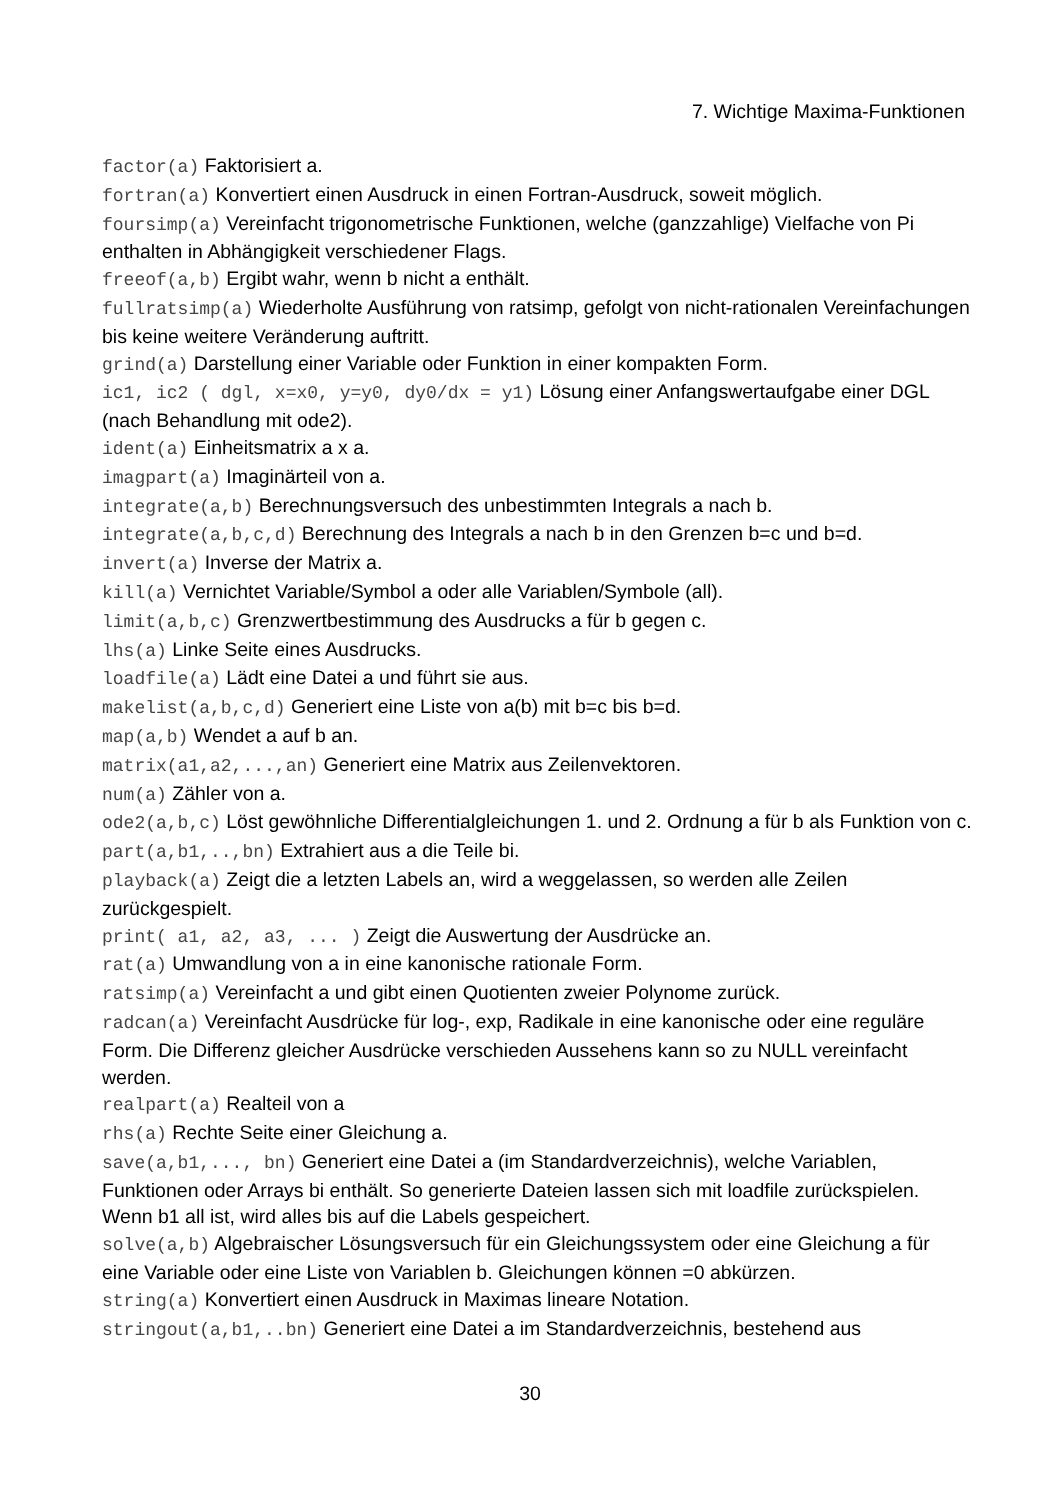7. Wichtige Maxima-Funktionen
factor(a) Faktorisiert a.
fortran(a) Konvertiert einen Ausdruck in einen Fortran-Ausdruck, soweit möglich.
foursimp(a) Vereinfacht trigonometrische Funktionen, welche (ganzzahlige) Vielfache von Pi enthalten in Abhängigkeit verschiedener Flags.
freeof(a,b) Ergibt wahr, wenn b nicht a enthält.
fullratsimp(a) Wiederholte Ausführung von ratsimp, gefolgt von nicht-rationalen Vereinfachungen bis keine weitere Veränderung auftritt.
grind(a) Darstellung einer Variable oder Funktion in einer kompakten Form.
ic1, ic2 ( dgl, x=x0, y=y0, dy0/dx = y1) Lösung einer Anfangswertaufgabe einer DGL (nach Behandlung mit ode2).
ident(a) Einheitsmatrix a x a.
imagpart(a) Imaginärteil von a.
integrate(a,b) Berechnungsversuch des unbestimmten Integrals a nach b.
integrate(a,b,c,d) Berechnung des Integrals a nach b in den Grenzen b=c und b=d.
invert(a) Inverse der Matrix a.
kill(a) Vernichtet Variable/Symbol a oder alle Variablen/Symbole (all).
limit(a,b,c) Grenzwertbestimmung des Ausdrucks a für b gegen c.
lhs(a) Linke Seite eines Ausdrucks.
loadfile(a) Lädt eine Datei a und führt sie aus.
makelist(a,b,c,d) Generiert eine Liste von a(b) mit b=c bis b=d.
map(a,b) Wendet a auf b an.
matrix(a1,a2,...,an) Generiert eine Matrix aus Zeilenvektoren.
num(a) Zähler von a.
ode2(a,b,c) Löst gewöhnliche Differentialgleichungen 1. und 2. Ordnung a für b als Funktion von c.
part(a,b1,..,bn) Extrahiert aus a die Teile bi.
playback(a) Zeigt die a letzten Labels an, wird a weggelassen, so werden alle Zeilen zurückgespielt.
print( a1, a2, a3, ... ) Zeigt die Auswertung der Ausdrücke an.
rat(a) Umwandlung von a in eine kanonische rationale Form.
ratsimp(a) Vereinfacht a und gibt einen Quotienten zweier Polynome zurück.
radcan(a) Vereinfacht Ausdrücke für log-, exp, Radikale in eine kanonische oder eine reguläre Form. Die Differenz gleicher Ausdrücke verschieden Aussehens kann so zu NULL vereinfacht werden.
realpart(a) Realteil von a
rhs(a) Rechte Seite einer Gleichung a.
save(a,b1,..., bn) Generiert eine Datei a (im Standardverzeichnis), welche Variablen, Funktionen oder Arrays bi enthält. So generierte Dateien lassen sich mit loadfile zurückspielen. Wenn b1 all ist, wird alles bis auf die Labels gespeichert.
solve(a,b) Algebraischer Lösungsversuch für ein Gleichungssystem oder eine Gleichung a für eine Variable oder eine Liste von Variablen b. Gleichungen können =0 abkürzen.
string(a) Konvertiert einen Ausdruck in Maximas lineare Notation.
stringout(a,b1,..bn) Generiert eine Datei a im Standardverzeichnis, bestehend aus
30